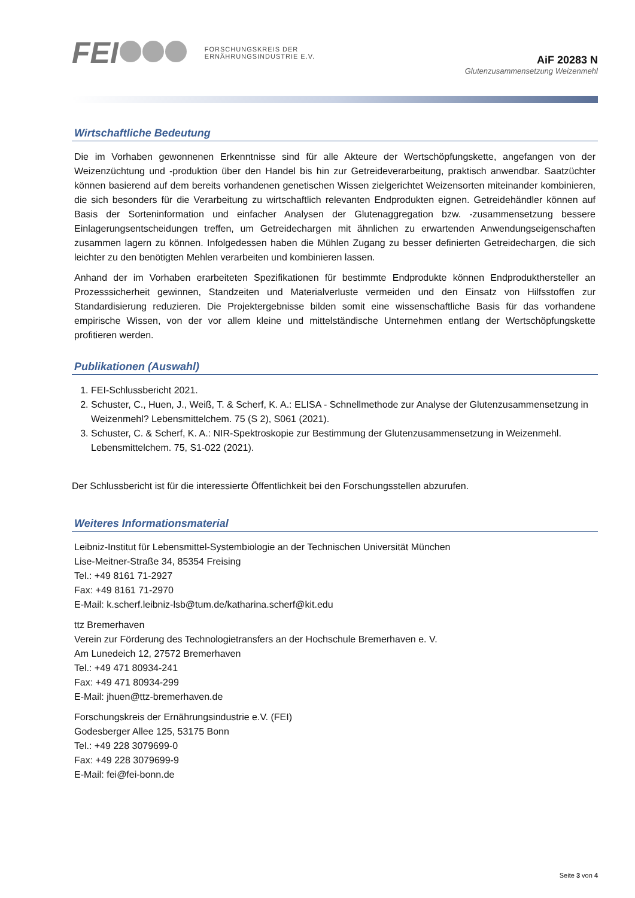FEI FORSCHUNGSKREIS DER
ERNÄHRUNGSINDUSTRIE E.V.
AiF 20283 N
Glutenzusammensetzung Weizenmehl
Wirtschaftliche Bedeutung
Die im Vorhaben gewonnenen Erkenntnisse sind für alle Akteure der Wertschöpfungskette, angefangen von der Weizenzüchtung und -produktion über den Handel bis hin zur Getreideverarbeitung, praktisch anwendbar. Saatzüchter können basierend auf dem bereits vorhandenen genetischen Wissen zielgerichtet Weizensorten miteinander kombinieren, die sich besonders für die Verarbeitung zu wirtschaftlich relevanten Endprodukten eignen. Getreidehändler können auf Basis der Sorteninformation und einfacher Analysen der Glutenaggregation bzw. -zusammensetzung bessere Einlagerungsentscheidungen treffen, um Getreidechargen mit ähnlichen zu erwartenden Anwendungseigenschaften zusammen lagern zu können. Infolgedessen haben die Mühlen Zugang zu besser definierten Getreidechargen, die sich leichter zu den benötigten Mehlen verarbeiten und kombinieren lassen.
Anhand der im Vorhaben erarbeiteten Spezifikationen für bestimmte Endprodukte können Endprodukthersteller an Prozesssicherheit gewinnen, Standzeiten und Materialverluste vermeiden und den Einsatz von Hilfsstoffen zur Standardisierung reduzieren. Die Projektergebnisse bilden somit eine wissenschaftliche Basis für das vorhandene empirische Wissen, von der vor allem kleine und mittelständische Unternehmen entlang der Wertschöpfungskette profitieren werden.
Publikationen (Auswahl)
1. FEI-Schlussbericht 2021.
2. Schuster, C., Huen, J., Weiß, T. & Scherf, K. A.: ELISA - Schnellmethode zur Analyse der Glutenzusammensetzung in Weizenmehl? Lebensmittelchem. 75 (S 2), S061 (2021).
3. Schuster, C. & Scherf, K. A.: NIR-Spektroskopie zur Bestimmung der Glutenzusammensetzung in Weizenmehl. Lebensmittelchem. 75, S1-022 (2021).
Der Schlussbericht ist für die interessierte Öffentlichkeit bei den Forschungsstellen abzurufen.
Weiteres Informationsmaterial
Leibniz-Institut für Lebensmittel-Systembiologie an der Technischen Universität München
Lise-Meitner-Straße 34, 85354 Freising
Tel.: +49 8161 71-2927
Fax: +49 8161 71-2970
E-Mail: k.scherf.leibniz-lsb@tum.de/katharina.scherf@kit.edu
ttz Bremerhaven
Verein zur Förderung des Technologietransfers an der Hochschule Bremerhaven e. V.
Am Lunedeich 12, 27572 Bremerhaven
Tel.: +49 471 80934-241
Fax: +49 471 80934-299
E-Mail: jhuen@ttz-bremerhaven.de
Forschungskreis der Ernährungsindustrie e.V. (FEI)
Godesberger Allee 125, 53175 Bonn
Tel.: +49 228 3079699-0
Fax: +49 228 3079699-9
E-Mail: fei@fei-bonn.de
Seite 3 von 4